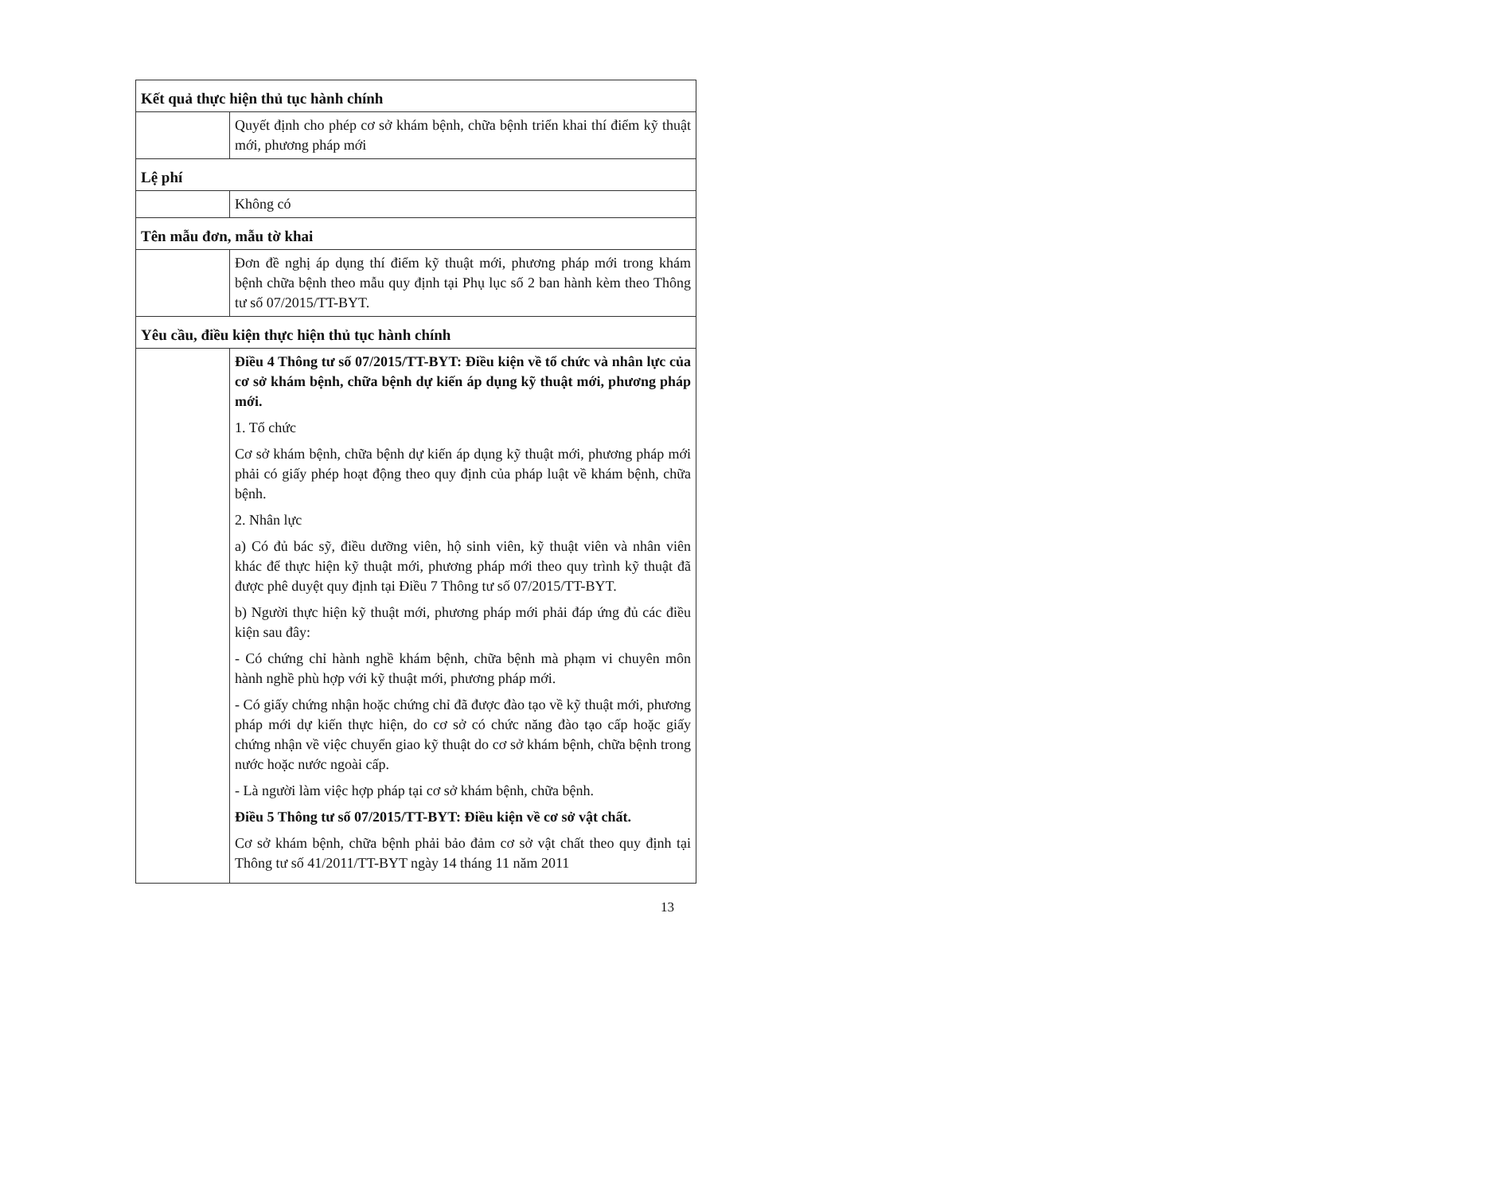| Kết quả thực hiện thủ tục hành chính | |
| | Quyết định cho phép cơ sở khám bệnh, chữa bệnh triển khai thí điểm kỹ thuật mới, phương pháp mới |
| Lệ phí | |
| | Không có |
| Tên mẫu đơn, mẫu tờ khai | |
| | Đơn đề nghị áp dụng thí điểm kỹ thuật mới, phương pháp mới trong khám bệnh chữa bệnh theo mẫu quy định tại Phụ lục số 2 ban hành kèm theo Thông tư số 07/2015/TT-BYT. |
| Yêu cầu, điều kiện thực hiện thủ tục hành chính | |
| | Điều 4 Thông tư số 07/2015/TT-BYT: Điều kiện về tổ chức và nhân lực của cơ sở khám bệnh, chữa bệnh dự kiến áp dụng kỹ thuật mới, phương pháp mới. 1. Tổ chức Cơ sở khám bệnh, chữa bệnh dự kiến áp dụng kỹ thuật mới, phương pháp mới phải có giấy phép hoạt động theo quy định của pháp luật về khám bệnh, chữa bệnh. 2. Nhân lực a) Có đủ bác sỹ, điều dưỡng viên, hộ sinh viên, kỹ thuật viên và nhân viên khác để thực hiện kỹ thuật mới, phương pháp mới theo quy trình kỹ thuật đã được phê duyệt quy định tại Điều 7 Thông tư số 07/2015/TT-BYT. b) Người thực hiện kỹ thuật mới, phương pháp mới phải đáp ứng đủ các điều kiện sau đây: - Có chứng chỉ hành nghề khám bệnh, chữa bệnh mà phạm vi chuyên môn hành nghề phù hợp với kỹ thuật mới, phương pháp mới. - Có giấy chứng nhận hoặc chứng chỉ đã được đào tạo về kỹ thuật mới, phương pháp mới dự kiến thực hiện, do cơ sở có chức năng đào tạo cấp hoặc giấy chứng nhận về việc chuyển giao kỹ thuật do cơ sở khám bệnh, chữa bệnh trong nước hoặc nước ngoài cấp. - Là người làm việc hợp pháp tại cơ sở khám bệnh, chữa bệnh. Điều 5 Thông tư số 07/2015/TT-BYT: Điều kiện về cơ sở vật chất. Cơ sở khám bệnh, chữa bệnh phải bảo đảm cơ sở vật chất theo quy định tại Thông tư số 41/2011/TT-BYT ngày 14 tháng 11 năm 2011 |
13